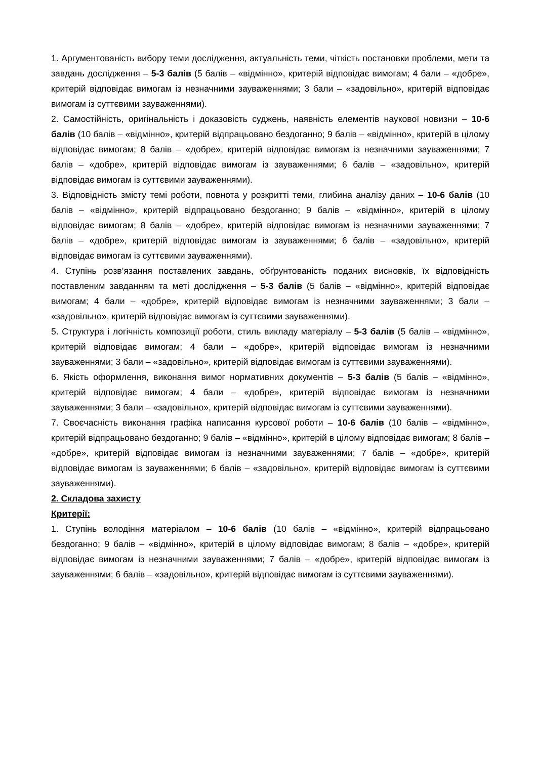1. Аргументованість вибору теми дослідження, актуальність теми, чіткість постановки проблеми, мети та завдань дослідження – 5-3 балів (5 балів – «відмінно», критерій відповідає вимогам; 4 бали – «добре», критерій відповідає вимогам із незначними зауваженнями; 3 бали – «задовільно», критерій відповідає вимогам із суттєвими зауваженнями).
2. Самостійність, оригінальність і доказовість суджень, наявність елементів наукової новизни – 10-6 балів (10 балів – «відмінно», критерій відпрацьовано бездоганно; 9 балів – «відмінно», критерій в цілому відповідає вимогам; 8 балів – «добре», критерій відповідає вимогам із незначними зауваженнями; 7 балів – «добре», критерій відповідає вимогам із зауваженнями; 6 балів – «задовільно», критерій відповідає вимогам із суттєвими зауваженнями).
3. Відповідність змісту темі роботи, повнота у розкритті теми, глибина аналізу даних – 10-6 балів (10 балів – «відмінно», критерій відпрацьовано бездоганно; 9 балів – «відмінно», критерій в цілому відповідає вимогам; 8 балів – «добре», критерій відповідає вимогам із незначними зауваженнями; 7 балів – «добре», критерій відповідає вимогам із зауваженнями; 6 балів – «задовільно», критерій відповідає вимогам із суттєвими зауваженнями).
4. Ступінь розв’язання поставлених завдань, обґрунтованість поданих висновків, їх відповідність поставленим завданням та меті дослідження – 5-3 балів (5 балів – «відмінно», критерій відповідає вимогам; 4 бали – «добре», критерій відповідає вимогам із незначними зауваженнями; 3 бали – «задовільно», критерій відповідає вимогам із суттєвими зауваженнями).
5. Структура і логічність композиції роботи, стиль викладу матеріалу – 5-3 балів (5 балів – «відмінно», критерій відповідає вимогам; 4 бали – «добре», критерій відповідає вимогам із незначними зауваженнями; 3 бали – «задовільно», критерій відповідає вимогам із суттєвими зауваженнями).
6. Якість оформлення, виконання вимог нормативних документів – 5-3 балів (5 балів – «відмінно», критерій відповідає вимогам; 4 бали – «добре», критерій відповідає вимогам із незначними зауваженнями; 3 бали – «задовільно», критерій відповідає вимогам із суттєвими зауваженнями).
7. Своєчасність виконання графіка написання курсової роботи – 10-6 балів (10 балів – «відмінно», критерій відпрацьовано бездоганно; 9 балів – «відмінно», критерій в цілому відповідає вимогам; 8 балів – «добре», критерій відповідає вимогам із незначними зауваженнями; 7 балів – «добре», критерій відповідає вимогам із зауваженнями; 6 балів – «задовільно», критерій відповідає вимогам із суттєвими зауваженнями).
2. Складова захисту
Критерії:
1. Ступінь володіння матеріалом – 10-6 балів (10 балів – «відмінно», критерій відпрацьовано бездоганно; 9 балів – «відмінно», критерій в цілому відповідає вимогам; 8 балів – «добре», критерій відповідає вимогам із незначними зауваженнями; 7 балів – «добре», критерій відповідає вимогам із зауваженнями; 6 балів – «задовільно», критерій відповідає вимогам із суттєвими зауваженнями).